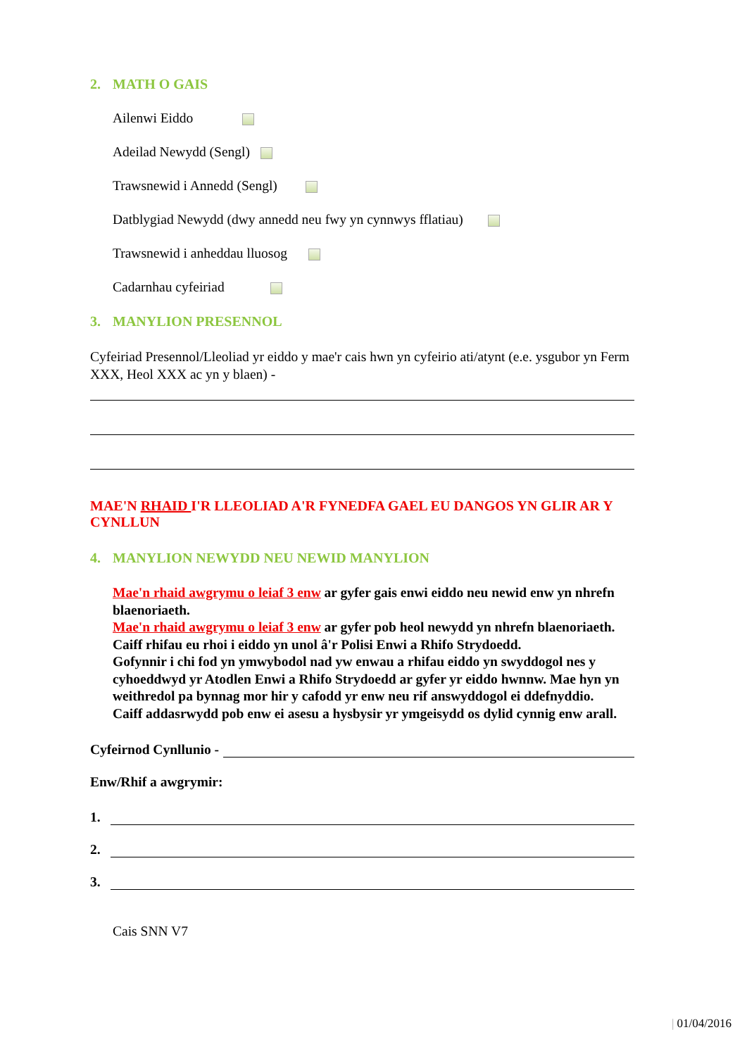2. MATH O GAIS
Ailenwi Eiddo
Adeilad Newydd (Sengl)
Trawsnewid i Annedd (Sengl)
Datblygiad Newydd (dwy annedd neu fwy yn cynnwys fflatiau)
Trawsnewid i anheddau lluosog
Cadarnhau cyfeiriad
3. MANYLION PRESENNOL
Cyfeiriad Presennol/Lleoliad yr eiddo y mae'r cais hwn yn cyfeirio ati/atynt (e.e. ysgubor yn Ferm XXX, Heol XXX ac yn y blaen) -
MAE'N RHAID I'R LLEOLIAD A'R FYNEDFA GAEL EU DANGOS YN GLIR AR Y CYNLLUN
4. MANYLION NEWYDD NEU NEWID MANYLION
Mae'n rhaid awgrymu o leiaf 3 enw ar gyfer gais enwi eiddo neu newid enw yn nhrefn blaenoriaeth.
Mae'n rhaid awgrymu o leiaf 3 enw ar gyfer pob heol newydd yn nhrefn blaenoriaeth.
Caiff rhifau eu rhoi i eiddo yn unol â'r Polisi Enwi a Rhifo Strydoedd.
Gofynnir i chi fod yn ymwybodol nad yw enwau a rhifau eiddo yn swyddogol nes y cyhoeddwyd yr Atodlen Enwi a Rhifo Strydoedd ar gyfer yr eiddo hwnnw. Mae hyn yn weithredol pa bynnag mor hir y cafodd yr enw neu rif answyddogol ei ddefnyddio.
Caiff addasrwydd pob enw ei asesu a hysbysir yr ymgeisydd os dylid cynnig enw arall.
Cyfeirnod Cynllunio -
Enw/Rhif a awgrymir:
1.
2.
3.
Cais SNN V7
| 01/04/2016